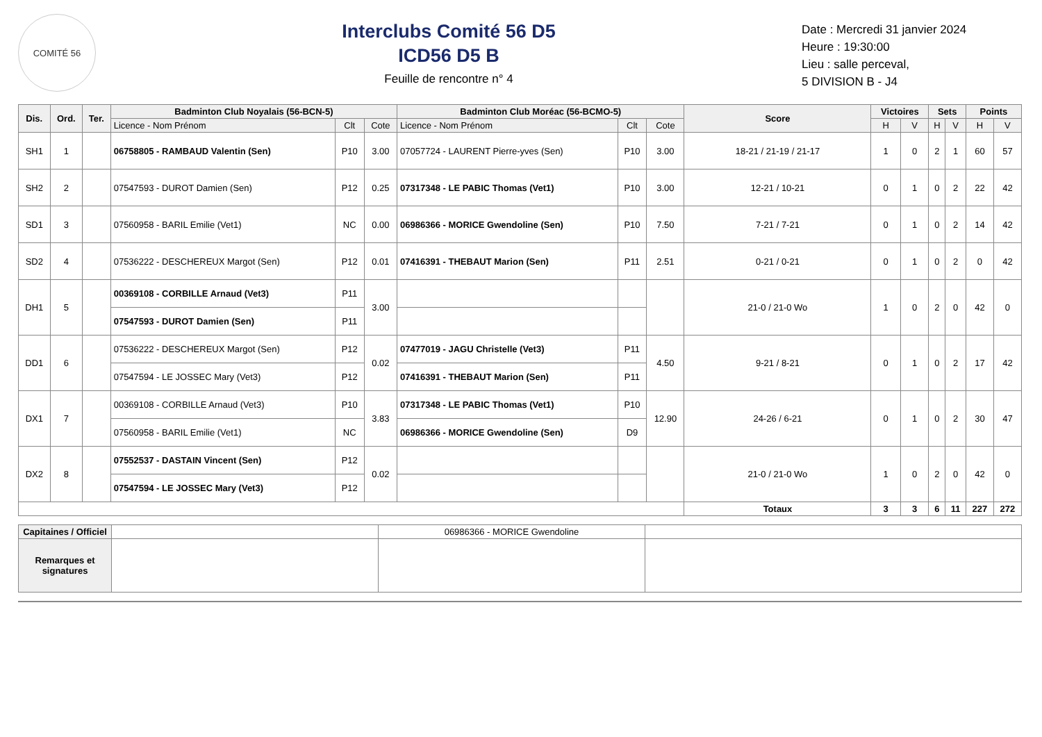COMITÉ 56
Interclubs Comité 56 D5
ICD56 D5 B
Feuille de rencontre n° 4
Date : Mercredi 31 janvier 2024
Heure : 19:30:00
Lieu : salle perceval,
5 DIVISION B - J4
| Dis. | Ord. | Ter. | Badminton Club Noyalais (56-BCN-5) | | | Badminton Club Moréac (56-BCMO-5) | | | Score | Victoires | | Sets | | Points | |
| --- | --- | --- | --- | --- | --- | --- | --- | --- | --- | --- | --- | --- | --- | --- | --- |
| | | | Licence - Nom Prénom | Clt | Cote | Licence - Nom Prénom | Clt | Cote | | H | V | H | V | H | V |
| SH1 | 1 | | 06758805 - RAMBAUD Valentin (Sen) | P10 | 3.00 | 07057724 - LAURENT Pierre-yves (Sen) | P10 | 3.00 | 18-21 / 21-19 / 21-17 | 1 | 0 | 2 | 1 | 60 | 57 |
| SH2 | 2 | | 07547593 - DUROT Damien (Sen) | P12 | 0.25 | 07317348 - LE PABIC Thomas (Vet1) | P10 | 3.00 | 12-21 / 10-21 | 0 | 1 | 0 | 2 | 22 | 42 |
| SD1 | 3 | | 07560958 - BARIL Emilie (Vet1) | NC | 0.00 | 06986366 - MORICE Gwendoline (Sen) | P10 | 7.50 | 7-21 / 7-21 | 0 | 1 | 0 | 2 | 14 | 42 |
| SD2 | 4 | | 07536222 - DESCHEREUX Margot (Sen) | P12 | 0.01 | 07416391 - THEBAUT Marion (Sen) | P11 | 2.51 | 0-21 / 0-21 | 0 | 1 | 0 | 2 | 0 | 42 |
| DH1 | 5 | | 00369108 - CORBILLE Arnaud (Vet3) | P11 | 3.00 | | | | 21-0 / 21-0 Wo | 1 | 0 | 2 | 0 | 42 | 0 |
| | | | 07547593 - DUROT Damien (Sen) | P11 | | | | | | | | | | | |
| DD1 | 6 | | 07536222 - DESCHEREUX Margot (Sen) | P12 | 0.02 | 07477019 - JAGU Christelle (Vet3) | P11 | 4.50 | 9-21 / 8-21 | 0 | 1 | 0 | 2 | 17 | 42 |
| | | | 07547594 - LE JOSSEC Mary (Vet3) | P12 | | 07416391 - THEBAUT Marion (Sen) | P11 | | | | | | | | |
| DX1 | 7 | | 00369108 - CORBILLE Arnaud (Vet3) | P10 | 3.83 | 07317348 - LE PABIC Thomas (Vet1) | P10 | 12.90 | 24-26 / 6-21 | 0 | 1 | 0 | 2 | 30 | 47 |
| | | | 07560958 - BARIL Emilie (Vet1) | NC | | 06986366 - MORICE Gwendoline (Sen) | D9 | | | | | | | | |
| DX2 | 8 | | 07552537 - DASTAIN Vincent (Sen) | P12 | 0.02 | | | | 21-0 / 21-0 Wo | 1 | 0 | 2 | 0 | 42 | 0 |
| | | | 07547594 - LE JOSSEC Mary (Vet3) | P12 | | | | | | | | | | | |
| | | | | | | | | | Totaux | 3 | 3 | 6 | 11 | 227 | 272 |
| Capitaines / Officiel | | 06986366 - MORICE Gwendoline | |
| Remarques et signatures | | | |